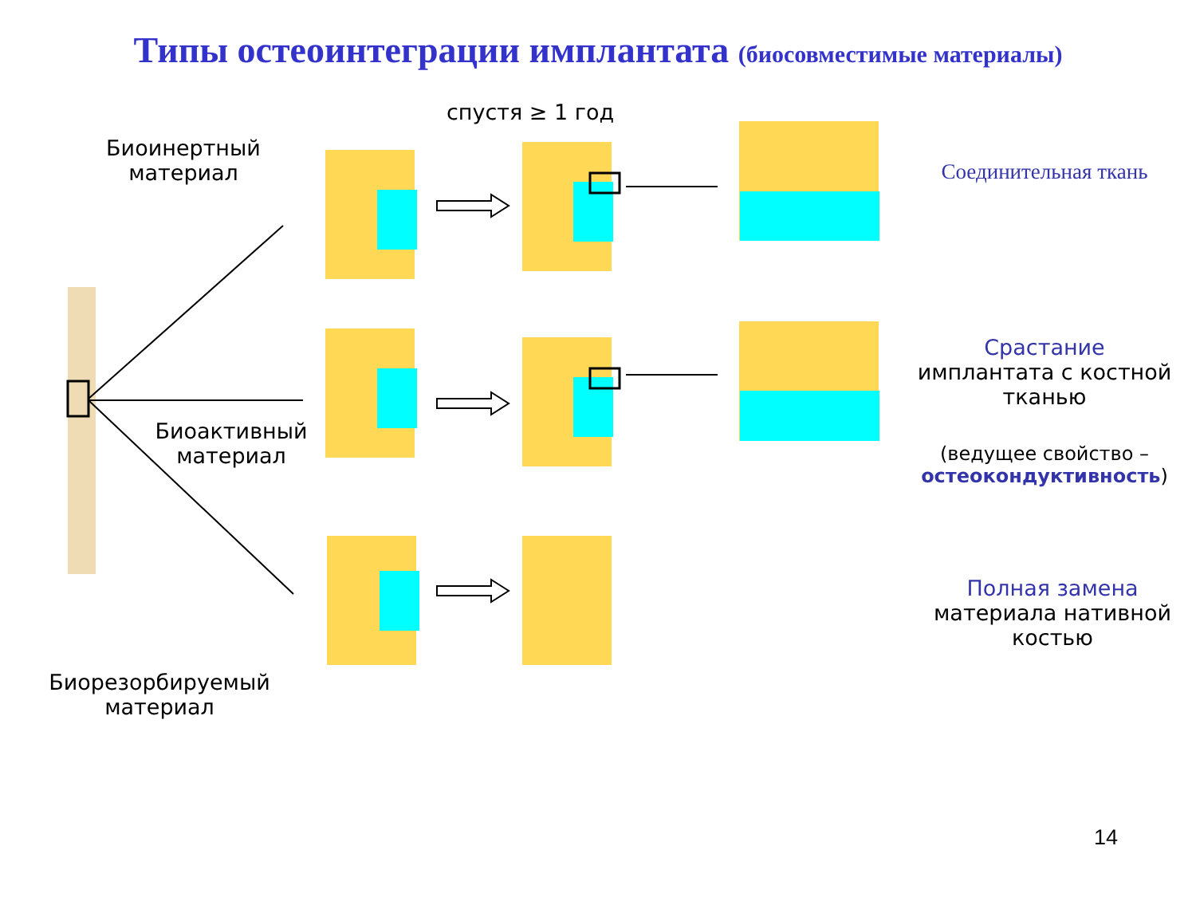Типы остеоинтеграции имплантата (биосовместимые материалы)
спустя ≥ 1 год
Биоинертный материал
Соединительная ткань
Биоактивный материал
Срастание имплантата с костной тканью
(ведущее свойство – остеокондуктивность)
Биорезорбируемый материал
Полная замена материала нативной костью
14